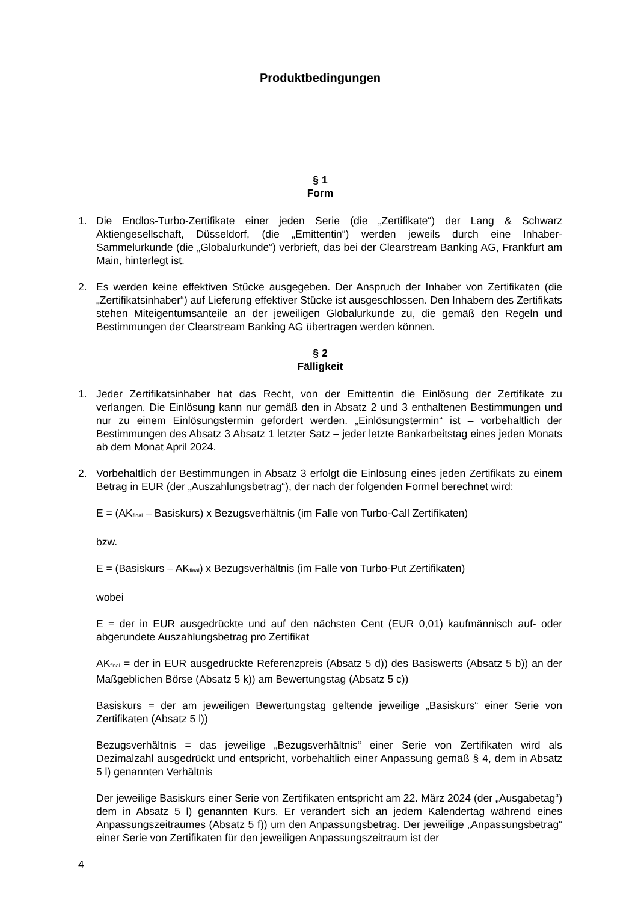Produktbedingungen
§ 1
Form
1. Die Endlos-Turbo-Zertifikate einer jeden Serie (die „Zertifikate“) der Lang & Schwarz Aktiengesellschaft, Düsseldorf, (die „Emittentin“) werden jeweils durch eine Inhaber-Sammelurkunde (die „Globalurkunde“) verbrieft, das bei der Clearstream Banking AG, Frankfurt am Main, hinterlegt ist.
2. Es werden keine effektiven Stücke ausgegeben. Der Anspruch der Inhaber von Zertifikaten (die „Zertifikatsinhaber“) auf Lieferung effektiver Stücke ist ausgeschlossen. Den Inhabern des Zertifikats stehen Miteigentumsanteile an der jeweiligen Globalurkunde zu, die gemäß den Regeln und Bestimmungen der Clearstream Banking AG übertragen werden können.
§ 2
Fälligkeit
1. Jeder Zertifikatsinhaber hat das Recht, von der Emittentin die Einlösung der Zertifikate zu verlangen. Die Einlösung kann nur gemäß den in Absatz 2 und 3 enthaltenen Bestimmungen und nur zu einem Einlösungstermin gefordert werden. „Einlösungstermin“ ist – vorbehaltlich der Bestimmungen des Absatz 3 Absatz 1 letzter Satz – jeder letzte Bankarbeitstag eines jeden Monats ab dem Monat April 2024.
2. Vorbehaltlich der Bestimmungen in Absatz 3 erfolgt die Einlösung eines jeden Zertifikats zu einem Betrag in EUR (der „Auszahlungsbetrag“), der nach der folgenden Formel berechnet wird:
E = (AK<sub>final</sub> – Basiskurs) x Bezugsverhältnis (im Falle von Turbo-Call Zertifikaten)
bzw.
E = (Basiskurs – AK<sub>final</sub>) x Bezugsverhältnis (im Falle von Turbo-Put Zertifikaten)
wobei
E = der in EUR ausgedrückte und auf den nächsten Cent (EUR 0,01) kaufmännisch auf- oder abgerundete Auszahlungsbetrag pro Zertifikat
AK<sub>final</sub> = der in EUR ausgedrückte Referenzpreis (Absatz 5 d)) des Basiswerts (Absatz 5 b)) an der Maßgeblichen Börse (Absatz 5 k)) am Bewertungstag (Absatz 5 c))
Basiskurs = der am jeweiligen Bewertungstag geltende jeweilige „Basiskurs“ einer Serie von Zertifikaten (Absatz 5 l))
Bezugsverhältnis = das jeweilige „Bezugsverhältnis“ einer Serie von Zertifikaten wird als Dezimalzahl ausgedrückt und entspricht, vorbehaltlich einer Anpassung gemäß § 4, dem in Absatz 5 l) genannten Verhältnis
Der jeweilige Basiskurs einer Serie von Zertifikaten entspricht am 22. März 2024 (der „Ausgabetag“) dem in Absatz 5 l) genannten Kurs. Er verändert sich an jedem Kalendertag während eines Anpassungszeitraumes (Absatz 5 f)) um den Anpassungsbetrag. Der jeweilige „Anpassungsbetrag“ einer Serie von Zertifikaten für den jeweiligen Anpassungszeitraum ist der
4